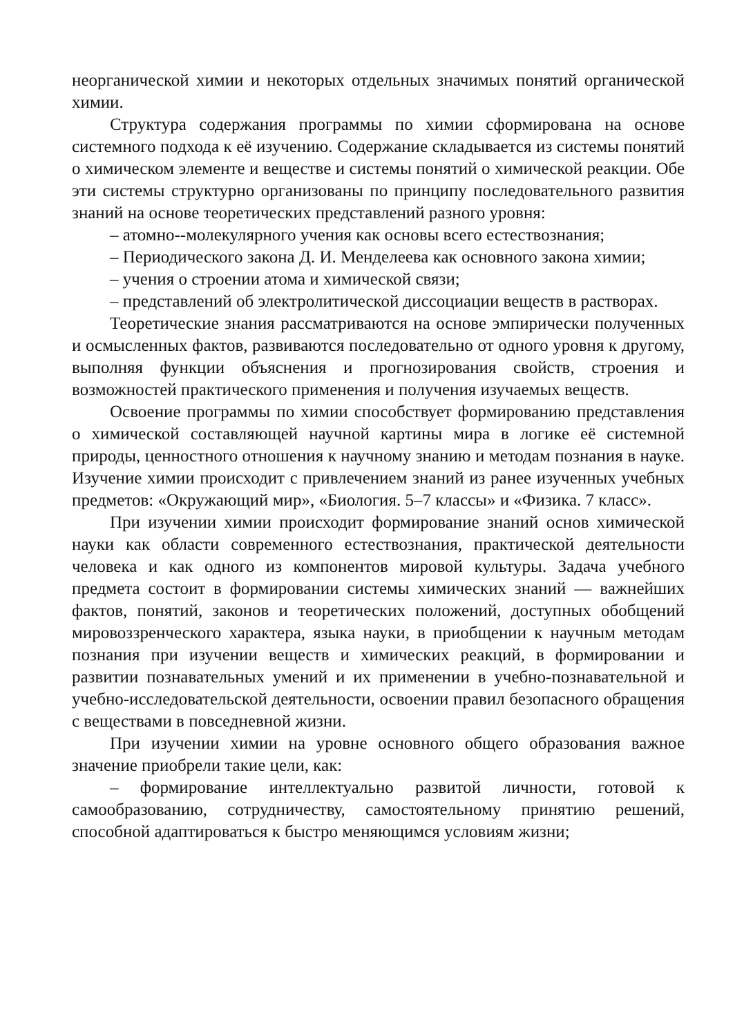неорганической химии и некоторых отдельных значимых понятий органической химии.
Структура содержания программы по химии сформирована на основе системного подхода к её изучению. Содержание складывается из системы понятий о химическом элементе и веществе и системы понятий о химической реакции. Обе эти системы структурно организованы по принципу последовательного развития знаний на основе теоретических представлений разного уровня:
– атомно--молекулярного учения как основы всего естествознания;
– Периодического закона Д. И. Менделеева как основного закона химии;
– учения о строении атома и химической связи;
– представлений об электролитической диссоциации веществ в растворах.
Теоретические знания рассматриваются на основе эмпирически полученных и осмысленных фактов, развиваются последовательно от одного уровня к другому, выполняя функции объяснения и прогнозирования свойств, строения и возможностей практического применения и получения изучаемых веществ.
Освоение программы по химии способствует формированию представления о химической составляющей научной картины мира в логике её системной природы, ценностного отношения к научному знанию и методам познания в науке. Изучение химии происходит с привлечением знаний из ранее изученных учебных предметов: «Окружающий мир», «Биология. 5–7 классы» и «Физика. 7 класс».
При изучении химии происходит формирование знаний основ химической науки как области современного естествознания, практической деятельности человека и как одного из компонентов мировой культуры. Задача учебного предмета состоит в формировании системы химических знаний — важнейших фактов, понятий, законов и теоретических положений, доступных обобщений мировоззренческого характера, языка науки, в приобщении к научным методам познания при изучении веществ и химических реакций, в формировании и развитии познавательных умений и их применении в учебно-познавательной и учебно-исследовательской деятельности, освоении правил безопасного обращения с веществами в повседневной жизни.
При изучении химии на уровне основного общего образования важное значение приобрели такие цели, как:
– формирование интеллектуально развитой личности, готовой к самообразованию, сотрудничеству, самостоятельному принятию решений, способной адаптироваться к быстро меняющимся условиям жизни;